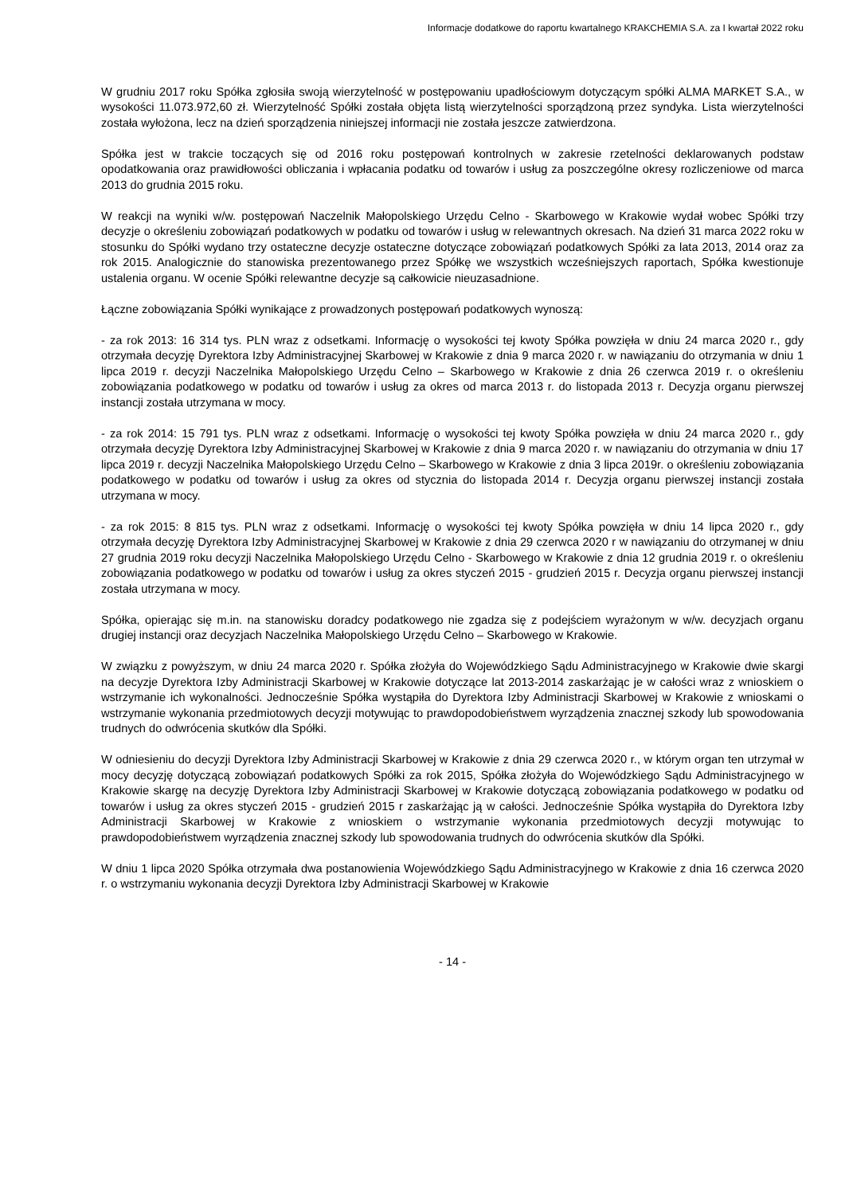Informacje dodatkowe do raportu kwartalnego KRAKCHEMIA S.A. za I kwartał 2022 roku
W grudniu 2017 roku Spółka zgłosiła swoją wierzytelność w postępowaniu upadłościowym dotyczącym spółki ALMA MARKET S.A., w wysokości 11.073.972,60 zł. Wierzytelność Spółki została objęta listą wierzytelności sporządzoną przez syndyka. Lista wierzytelności została wyłożona, lecz na dzień sporządzenia niniejszej informacji nie została jeszcze zatwierdzona.
Spółka jest w trakcie toczących się od 2016 roku postępowań kontrolnych w zakresie rzetelności deklarowanych podstaw opodatkowania oraz prawidłowości obliczania i wpłacania podatku od towarów i usług za poszczególne okresy rozliczeniowe od marca 2013 do grudnia 2015 roku.
W reakcji na wyniki w/w. postępowań Naczelnik Małopolskiego Urzędu Celno - Skarbowego w Krakowie wydał wobec Spółki trzy decyzje o określeniu zobowiązań podatkowych w podatku od towarów i usług w relewantnych okresach. Na dzień 31 marca 2022 roku w stosunku do Spółki wydano trzy ostateczne decyzje ostateczne dotyczące zobowiązań podatkowych Spółki za lata 2013, 2014 oraz za rok 2015. Analogicznie do stanowiska prezentowanego przez Spółkę we wszystkich wcześniejszych raportach, Spółka kwestionuje ustalenia organu. W ocenie Spółki relewantne decyzje są całkowicie nieuzasadnione.
Łączne zobowiązania Spółki wynikające z prowadzonych postępowań podatkowych wynoszą:
- za rok 2013: 16 314 tys. PLN wraz z odsetkami. Informację o wysokości tej kwoty Spółka powzięła w dniu 24 marca 2020 r., gdy otrzymała decyzję Dyrektora Izby Administracyjnej Skarbowej w Krakowie z dnia 9 marca 2020 r. w nawiązaniu do otrzymania w dniu 1 lipca 2019 r. decyzji Naczelnika Małopolskiego Urzędu Celno – Skarbowego w Krakowie z dnia 26 czerwca 2019 r. o określeniu zobowiązania podatkowego w podatku od towarów i usług za okres od marca 2013 r. do listopada 2013 r. Decyzja organu pierwszej instancji została utrzymana w mocy.
- za rok 2014: 15 791 tys. PLN wraz z odsetkami. Informację o wysokości tej kwoty Spółka powzięła w dniu 24 marca 2020 r., gdy otrzymała decyzję Dyrektora Izby Administracyjnej Skarbowej w Krakowie z dnia 9 marca 2020 r. w nawiązaniu do otrzymania w dniu 17 lipca 2019 r. decyzji Naczelnika Małopolskiego Urzędu Celno – Skarbowego w Krakowie z dnia 3 lipca 2019r. o określeniu zobowiązania podatkowego w podatku od towarów i usług za okres od stycznia do listopada 2014 r. Decyzja organu pierwszej instancji została utrzymana w mocy.
- za rok 2015: 8 815 tys. PLN wraz z odsetkami. Informację o wysokości tej kwoty Spółka powzięła w dniu 14 lipca 2020 r., gdy otrzymała decyzję Dyrektora Izby Administracyjnej Skarbowej w Krakowie z dnia 29 czerwca 2020 r w nawiązaniu do otrzymanej w dniu 27 grudnia 2019 roku decyzji Naczelnika Małopolskiego Urzędu Celno - Skarbowego w Krakowie z dnia 12 grudnia 2019 r. o określeniu zobowiązania podatkowego w podatku od towarów i usług za okres styczeń 2015 - grudzień 2015 r. Decyzja organu pierwszej instancji została utrzymana w mocy.
Spółka, opierając się m.in. na stanowisku doradcy podatkowego nie zgadza się z podejściem wyrażonym w w/w. decyzjach organu drugiej instancji oraz decyzjach Naczelnika Małopolskiego Urzędu Celno – Skarbowego w Krakowie.
W związku z powyższym, w dniu 24 marca 2020 r. Spółka złożyła do Wojewódzkiego Sądu Administracyjnego w Krakowie dwie skargi na decyzje Dyrektora Izby Administracji Skarbowej w Krakowie dotyczące lat 2013-2014 zaskarżając je w całości wraz z wnioskiem o wstrzymanie ich wykonalności. Jednocześnie Spółka wystąpiła do Dyrektora Izby Administracji Skarbowej w Krakowie z wnioskami o wstrzymanie wykonania przedmiotowych decyzji motywując to prawdopodobieństwem wyrządzenia znacznej szkody lub spowodowania trudnych do odwrócenia skutków dla Spółki.
W odniesieniu do decyzji Dyrektora Izby Administracji Skarbowej w Krakowie z dnia 29 czerwca 2020 r., w którym organ ten utrzymał w mocy decyzję dotyczącą zobowiązań podatkowych Spółki za rok 2015, Spółka złożyła do Wojewódzkiego Sądu Administracyjnego w Krakowie skargę na decyzję Dyrektora Izby Administracji Skarbowej w Krakowie dotyczącą zobowiązania podatkowego w podatku od towarów i usług za okres styczeń 2015 - grudzień 2015 r zaskarżając ją w całości. Jednocześnie Spółka wystąpiła do Dyrektora Izby Administracji Skarbowej w Krakowie z wnioskiem o wstrzymanie wykonania przedmiotowych decyzji motywując to prawdopodobieństwem wyrządzenia znacznej szkody lub spowodowania trudnych do odwrócenia skutków dla Spółki.
W dniu 1 lipca 2020 Spółka otrzymała dwa postanowienia Wojewódzkiego Sądu Administracyjnego w Krakowie z dnia 16 czerwca 2020 r. o wstrzymaniu wykonania decyzji Dyrektora Izby Administracji Skarbowej w Krakowie
- 14 -